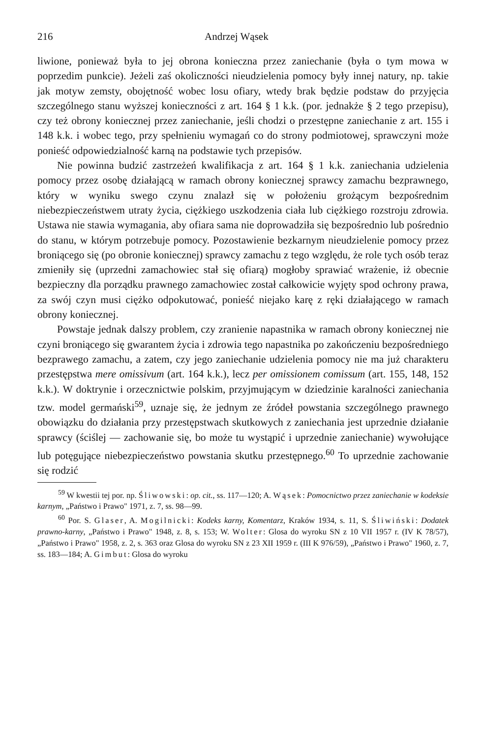216 Andrzej Wąsek
liwione, ponieważ była to jej obrona konieczna przez zaniechanie (była o tym mowa w poprzedim punkcie). Jeżeli zaś okoliczności nieudzielenia pomocy były innej natury, np. takie jak motyw zemsty, obojętność wobec losu ofiary, wtedy brak będzie podstaw do przyjęcia szczególnego stanu wyższej konieczności z art. 164 § 1 k.k. (por. jednakże § 2 tego przepisu), czy też obrony koniecznej przez zaniechanie, jeśli chodzi o przestępne zaniechanie z art. 155 i 148 k.k. i wobec tego, przy spełnieniu wymagań co do strony podmiotowej, sprawczyni może ponieść odpowiedzialność karną na podstawie tych przepisów.
Nie powinna budzić zastrzeżeń kwalifikacja z art. 164 § 1 k.k. zaniechania udzielenia pomocy przez osobę działającą w ramach obrony koniecznej sprawcy zamachu bezprawnego, który w wyniku swego czynu znalazł się w położeniu grożącym bezpośrednim niebezpieczeństwem utraty życia, ciężkiego uszkodzenia ciała lub ciężkiego rozstroju zdrowia. Ustawa nie stawia wymagania, aby ofiara sama nie doprowadziła się bezpośrednio lub pośrednio do stanu, w którym potrzebuje pomocy. Pozostawienie bezkarnym nieudzielenie pomocy przez broniącego się (po obronie koniecznej) sprawcy zamachu z tego względu, że role tych osób teraz zmieniły się (uprzedni zamachowiec stał się ofiarą) mogłoby sprawiać wrażenie, iż obecnie bezpieczny dla porządku prawnego zamachowiec został całkowicie wyjęty spod ochrony prawa, za swój czyn musi ciężko odpokutować, ponieść niejako karę z ręki działającego w ramach obrony koniecznej.
Powstaje jednak dalszy problem, czy zranienie napastnika w ramach obrony koniecznej nie czyni broniącego się gwarantem życia i zdrowia tego napastnika po zakończeniu bezpośredniego bezprawego zamachu, a zatem, czy jego zaniechanie udzielenia pomocy nie ma już charakteru przestępstwa mere omissivum (art. 164 k.k.), lecz per omissionem comissum (art. 155, 148, 152 k.k.). W doktrynie i orzecznictwie polskim, przyjmującym w dziedzinie karalności zaniechania tzw. model germański<sup>59</sup>, uznaje się, że jednym ze źródeł powstania szczególnego prawnego obowiązku do działania przy przestępstwach skutkowych z zaniechania jest uprzednie działanie sprawcy (ściślej — zachowanie się, bo może tu wystąpić i uprzednie zaniechanie) wywołujące lub potęgujące niebezpieczeństwo powstania skutku przestępnego.<sup>60</sup> To uprzednie zachowanie się rodzić
<sup>59</sup> W kwestii tej por. np. Śliwowski: op. cit., ss. 117—120; A. Wąsek: Pomocnictwo przez zaniechanie w kodeksie karnym, „Państwo i Prawo" 1971, z. 7, ss. 98—99.
<sup>60</sup> Por. S. Glaser, A. Mogilnicki: Kodeks karny, Komentarz, Kraków 1934, s. 11, S. Śliwiński: Dodatek prawno-karny, „Państwo i Prawo" 1948, z. 8, s. 153; W. Wolter: Glosa do wyroku SN z 10 VII 1957 r. (IV K 78/57), „Państwo i Prawo" 1958, z. 2, s. 363 oraz Glosa do wyroku SN z 23 XII 1959 r. (III K 976/59), „Państwo i Prawo" 1960, z. 7, ss. 183—184; A. Gimbut: Glosa do wyroku